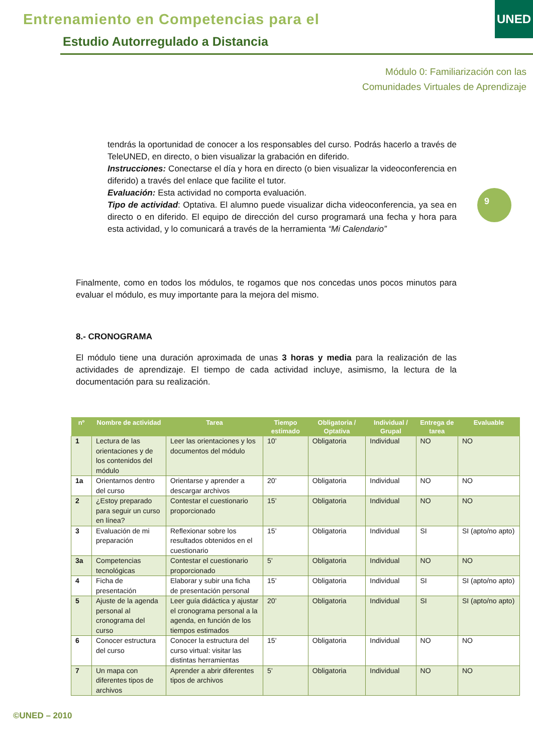Entrenamiento en Competencias para el
Estudio Autorregulado a Distancia
UNED
Módulo 0: Familiarización con las
Comunidades Virtuales de Aprendizaje
tendrás la oportunidad de conocer a los responsables del curso. Podrás hacerlo a través de TeleUNED, en directo, o bien visualizar la grabación en diferido.
Instrucciones: Conectarse el día y hora en directo (o bien visualizar la videoconferencia en diferido) a través del enlace que facilite el tutor.
Evaluación: Esta actividad no comporta evaluación.
Tipo de actividad: Optativa. El alumno puede visualizar dicha videoconferencia, ya sea en directo o en diferido. El equipo de dirección del curso programará una fecha y hora para esta actividad, y lo comunicará a través de la herramienta “Mi Calendario”
9
Finalmente, como en todos los módulos, te rogamos que nos concedas unos pocos minutos para evaluar el módulo, es muy importante para la mejora del mismo.
8.- CRONOGRAMA
El módulo tiene una duración aproximada de unas 3 horas y media para la realización de las actividades de aprendizaje. El tiempo de cada actividad incluye, asimismo, la lectura de la documentación para su realización.
| nº | Nombre de actividad | Tarea | Tiempo estimado | Obligatoria / Optativa | Individual / Grupal | Entrega de tarea | Evaluable |
| --- | --- | --- | --- | --- | --- | --- | --- |
| 1 | Lectura de las orientaciones y de los contenidos del módulo | Leer las orientaciones y los documentos del módulo | 10’ | Obligatoria | Individual | NO | NO |
| 1a | Orientarnos dentro del curso | Orientarse y aprender a descargar archivos | 20’ | Obligatoria | Individual | NO | NO |
| 2 | ¿Estoy preparado para seguir un curso en línea? | Contestar el cuestionario proporcionado | 15’ | Obligatoria | Individual | NO | NO |
| 3 | Evaluación de mi preparación | Reflexionar sobre los resultados obtenidos en el cuestionario | 15’ | Obligatoria | Individual | SI | SI (apto/no apto) |
| 3a | Competencias tecnológicas | Contestar el cuestionario proporcionado | 5’ | Obligatoria | Individual | NO | NO |
| 4 | Ficha de presentación | Elaborar y subir una ficha de presentación personal | 15’ | Obligatoria | Individual | SI | SI (apto/no apto) |
| 5 | Ajuste de la agenda personal al cronograma del curso | Leer guía didáctica y ajustar el cronograma personal a la agenda, en función de los tiempos estimados | 20’ | Obligatoria | Individual | SI | SI (apto/no apto) |
| 6 | Conocer estructura del curso | Conocer la estructura del curso virtual: visitar las distintas herramientas | 15’ | Obligatoria | Individual | NO | NO |
| 7 | Un mapa con diferentes tipos de archivos | Aprender a abrir diferentes tipos de archivos | 5’ | Obligatoria | Individual | NO | NO |
©UNED – 2010